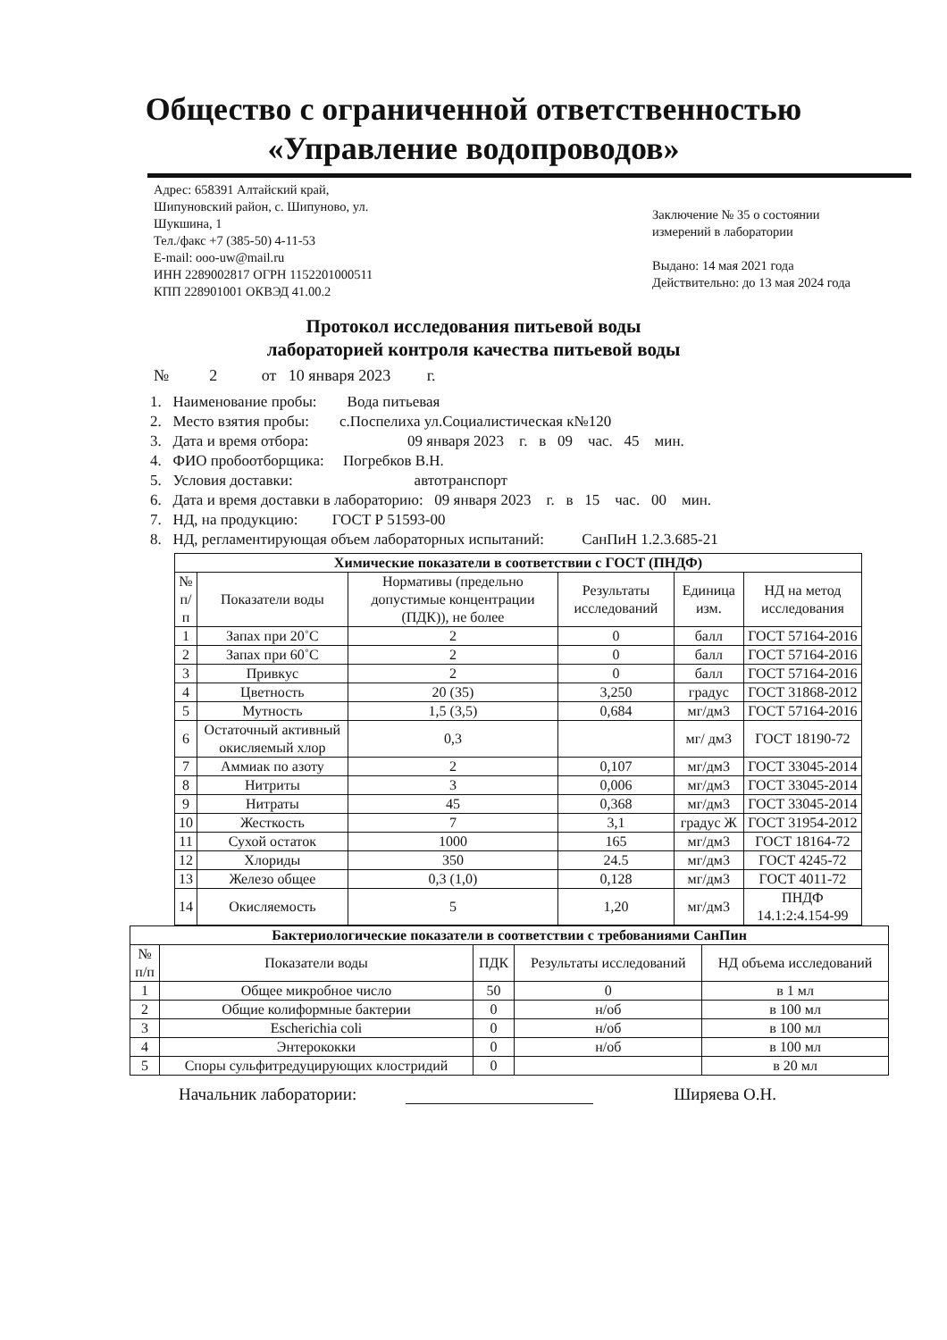Общество с ограниченной ответственностью
«Управление водопроводов»
Адрес: 658391 Алтайский край,
Шипуновский район, с. Шипуново, ул.
Шукшина, 1
Тел./факс +7 (385-50) 4-11-53
E-mail: ooo-uw@mail.ru
ИНН 2289002817 ОГРН 1152201000511
КПП 228901001 ОКВЭД 41.00.2
Заключение № 35 о состоянии измерений в лаборатории
Выдано: 14 мая 2021 года
Действительно: до 13 мая 2024 года
Протокол исследования питьевой воды
лабораторией контроля качества питьевой воды
№ 2 от 10 января 2023 г.
1. Наименование пробы: Вода питьевая
2. Место взятия пробы: с.Поспелиха ул.Социалистическая к№120
3. Дата и время отбора: 09 января 2023 г. в 09 час. 45 мин.
4. ФИО пробоотборщика: Погребков В.Н.
5. Условия доставки: автотранспорт
6. Дата и время доставки в лабораторию: 09 января 2023 г. в 15 час. 00 мин.
7. НД, на продукцию: ГОСТ Р 51593-00
8. НД, регламентирующая объем лабораторных испытаний: СанПиН 1.2.3.685-21
| Химические показатели в соответствии с ГОСТ (ПНДФ) | | | | | |
| --- | --- | --- | --- | --- | --- |
| № п/п | Показатели воды | Нормативы (предельно допустимые концентрации (ПДК)), не более | Результаты исследований | Единица изм. | НД на метод исследования |
| 1 | Запах при 20˚С | 2 | 0 | балл | ГОСТ 57164-2016 |
| 2 | Запах при 60˚С | 2 | 0 | балл | ГОСТ 57164-2016 |
| 3 | Привкус | 2 | 0 | балл | ГОСТ 57164-2016 |
| 4 | Цветность | 20 (35) | 3,250 | градус | ГОСТ 31868-2012 |
| 5 | Мутность | 1,5 (3,5) | 0,684 | мг/дм3 | ГОСТ 57164-2016 |
| 6 | Остаточный активный окисляемый хлор | 0,3 | | мг/ дм3 | ГОСТ 18190-72 |
| 7 | Аммиак по азоту | 2 | 0,107 | мг/дм3 | ГОСТ 33045-2014 |
| 8 | Нитриты | 3 | 0,006 | мг/дм3 | ГОСТ 33045-2014 |
| 9 | Нитраты | 45 | 0,368 | мг/дм3 | ГОСТ 33045-2014 |
| 10 | Жесткость | 7 | 3,1 | градус Ж | ГОСТ 31954-2012 |
| 11 | Сухой остаток | 1000 | 165 | мг/дм3 | ГОСТ 18164-72 |
| 12 | Хлориды | 350 | 24.5 | мг/дм3 | ГОСТ 4245-72 |
| 13 | Железо общее | 0,3 (1,0) | 0,128 | мг/дм3 | ГОСТ 4011-72 |
| 14 | Окисляемость | 5 | 1,20 | мг/дм3 | ПНДФ 14.1:2:4.154-99 |
| Бактериологические показатели в соответствии с требованиями СанПин | | | | |
| --- | --- | --- | --- | --- |
| № п/п | Показатели воды | ПДК | Результаты исследований | НД объема исследований |
| 1 | Общее микробное число | 50 | 0 | в 1 мл |
| 2 | Общие колиформные бактерии | 0 | н/об | в 100 мл |
| 3 | Escherichia coli | 0 | н/об | в 100 мл |
| 4 | Энтерококки | 0 | н/об | в 100 мл |
| 5 | Споры сульфитредуцирующих клостридий | 0 | | в 20 мл |
Начальник лаборатории: Ширяева О.Н.